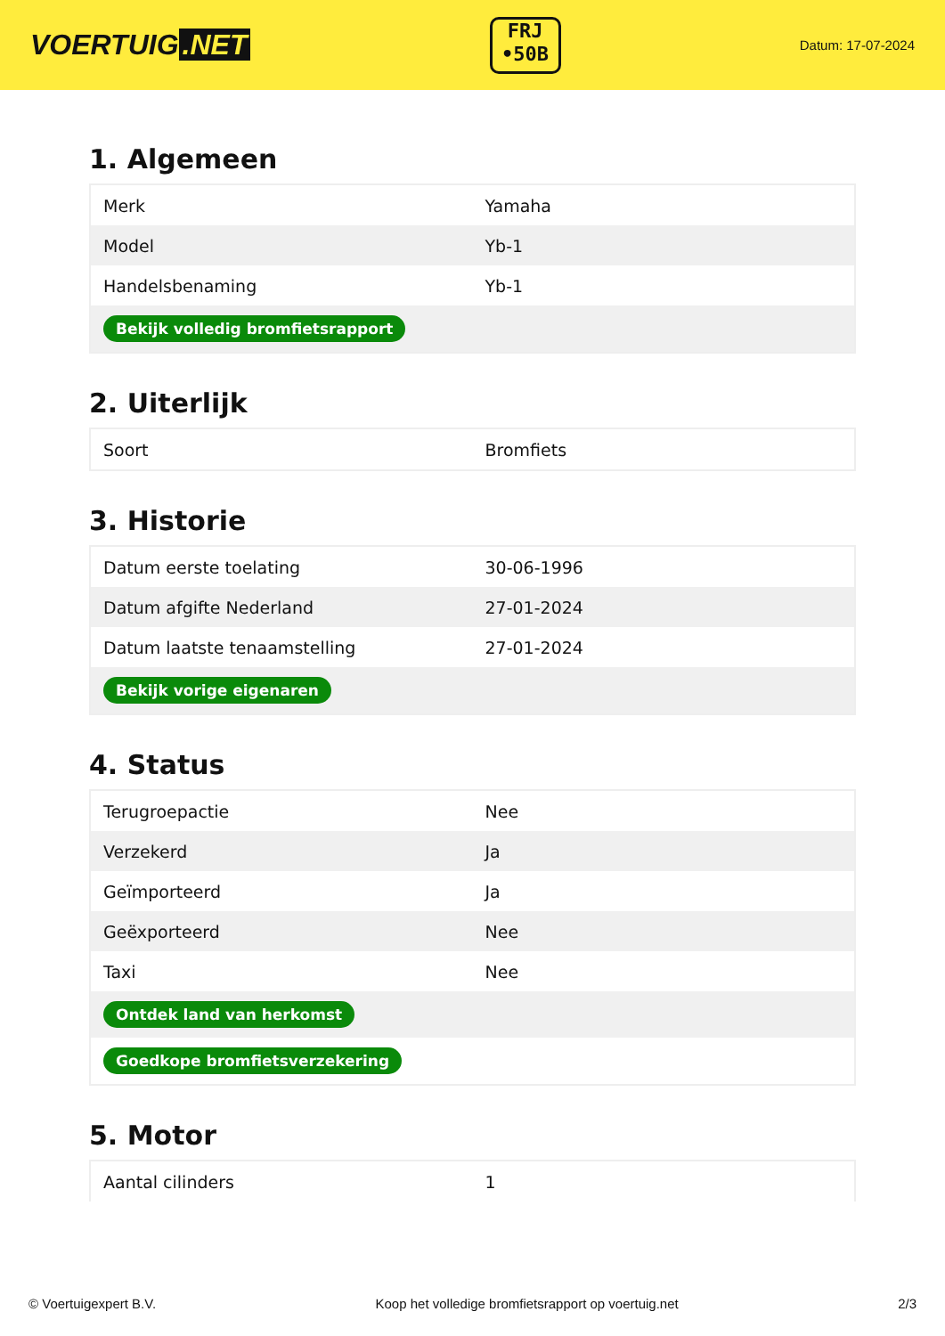VOERTUIG.NET
FRJ
•50B
Datum: 17-07-2024
1. Algemeen
| Merk | Yamaha |
| Model | Yb-1 |
| Handelsbenaming | Yb-1 |
| Bekijk volledig bromfietsrapport | |
2. Uiterlijk
| Soort | Bromfiets |
3. Historie
| Datum eerste toelating | 30-06-1996 |
| Datum afgifte Nederland | 27-01-2024 |
| Datum laatste tenaamstelling | 27-01-2024 |
| Bekijk vorige eigenaren | |
4. Status
| Terugroepactie | Nee |
| Verzekerd | Ja |
| Geïmporteerd | Ja |
| Geëxporteerd | Nee |
| Taxi | Nee |
| Ontdek land van herkomst | |
| Goedkope bromfietsverzekering | |
5. Motor
| Aantal cilinders | 1 |
© Voertuigexpert B.V. Koop het volledige bromfietsrapport op voertuig.net 2/3